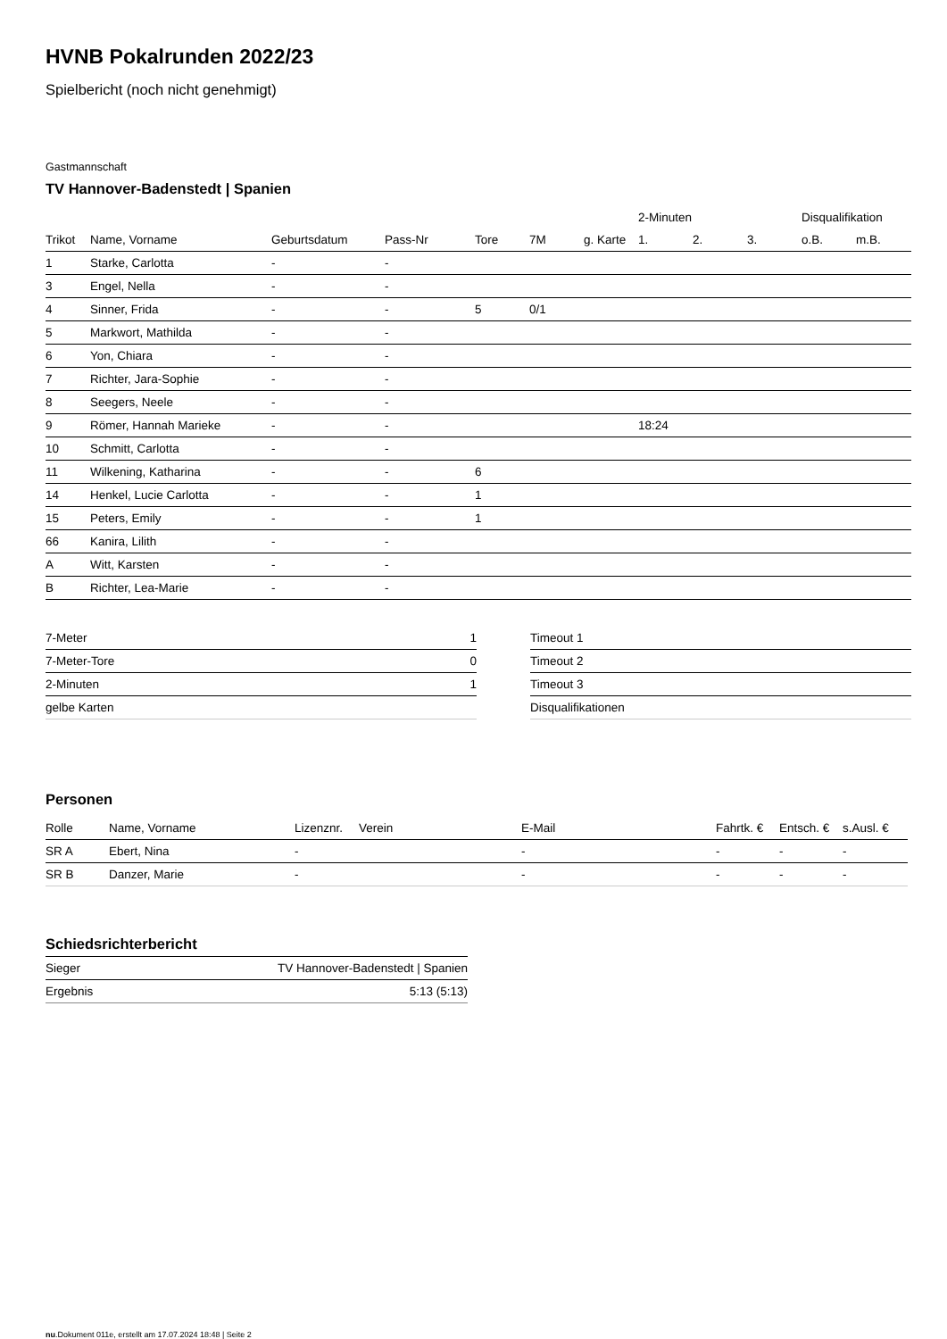HVNB Pokalrunden 2022/23
Spielbericht (noch nicht genehmigt)
Gastmannschaft
TV Hannover-Badenstedt | Spanien
| | | | | | | | 2-Minuten | | | Disqualifikation | |
| --- | --- | --- | --- | --- | --- | --- | --- | --- | --- | --- | --- |
| Trikot | Name, Vorname | Geburtsdatum | Pass-Nr | Tore | 7M | g. Karte | 1. | 2. | 3. | o.B. | m.B. |
| 1 | Starke, Carlotta | - | - | | | | | | | | |
| 3 | Engel, Nella | - | - | | | | | | | | |
| 4 | Sinner, Frida | - | - | 5 | 0/1 | | | | | | |
| 5 | Markwort, Mathilda | - | - | | | | | | | | |
| 6 | Yon, Chiara | - | - | | | | | | | | |
| 7 | Richter, Jara-Sophie | - | - | | | | | | | | |
| 8 | Seegers, Neele | - | - | | | | | | | | |
| 9 | Römer, Hannah Marieke | - | - | | | | 18:24 | | | | |
| 10 | Schmitt, Carlotta | - | - | | | | | | | | |
| 11 | Wilkening, Katharina | - | - | 6 | | | | | | | |
| 14 | Henkel, Lucie Carlotta | - | - | 1 | | | | | | | |
| 15 | Peters, Emily | - | - | 1 | | | | | | | |
| 66 | Kanira, Lilith | - | - | | | | | | | | |
| A | Witt, Karsten | - | - | | | | | | | | |
| B | Richter, Lea-Marie | - | - | | | | | | | | |
| 7-Meter | 1 |
| 7-Meter-Tore | 0 |
| 2-Minuten | 1 |
| gelbe Karten | |
| Timeout 1 |
| Timeout 2 |
| Timeout 3 |
| Disqualifikationen |
Personen
| Rolle | Name, Vorname | Lizenznr. | Verein | E-Mail | Fahrtk. € | Entsch. € | s.Ausl. € |
| --- | --- | --- | --- | --- | --- | --- | --- |
| SR A | Ebert, Nina | - | | - | - | - | - |
| SR B | Danzer, Marie | - | | - | - | - | - |
Schiedsrichterbericht
| Sieger | TV Hannover-Badenstedt / Spanien |
| Ergebnis | 5:13 (5:13) |
nu.Dokument 011e, erstellt am 17.07.2024 18:48 | Seite 2